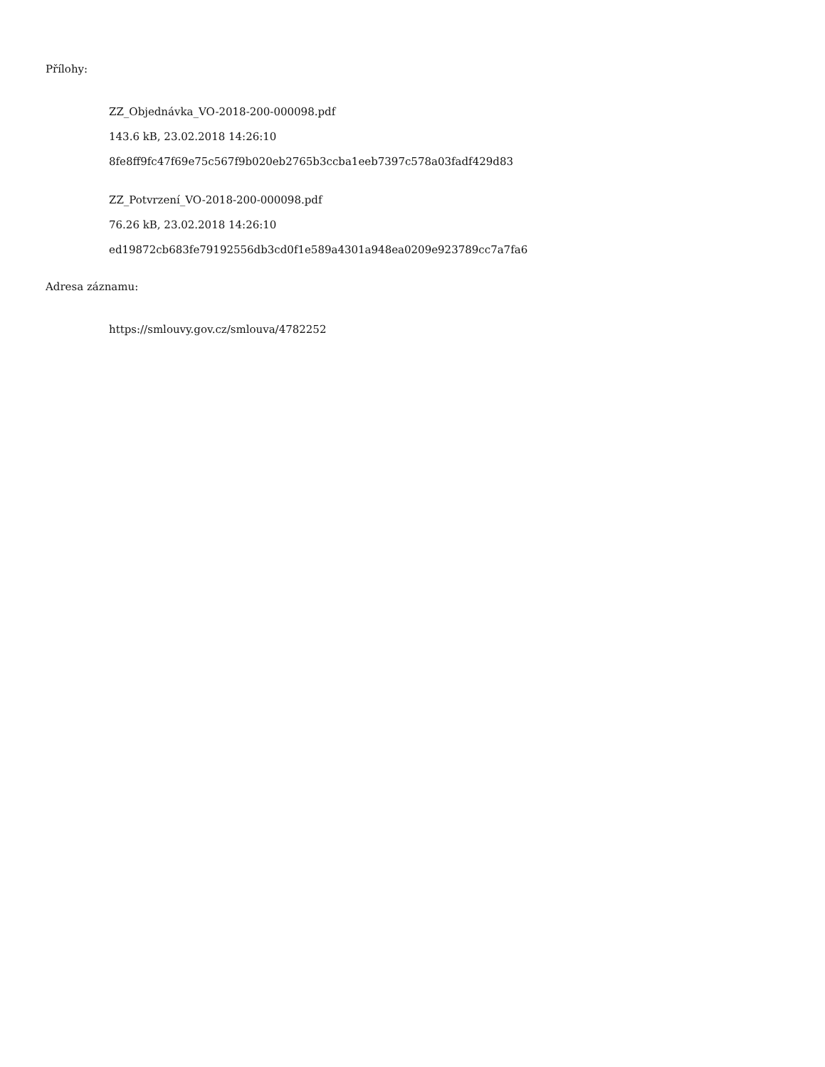Přílohy:
ZZ_Objednávka_VO-2018-200-000098.pdf
143.6 kB, 23.02.2018 14:26:10
8fe8ff9fc47f69e75c567f9b020eb2765b3ccba1eeb7397c578a03fadf429d83
ZZ_Potvrzení_VO-2018-200-000098.pdf
76.26 kB, 23.02.2018 14:26:10
ed19872cb683fe79192556db3cd0f1e589a4301a948ea0209e923789cc7a7fa6
Adresa záznamu:
https://smlouvy.gov.cz/smlouva/4782252